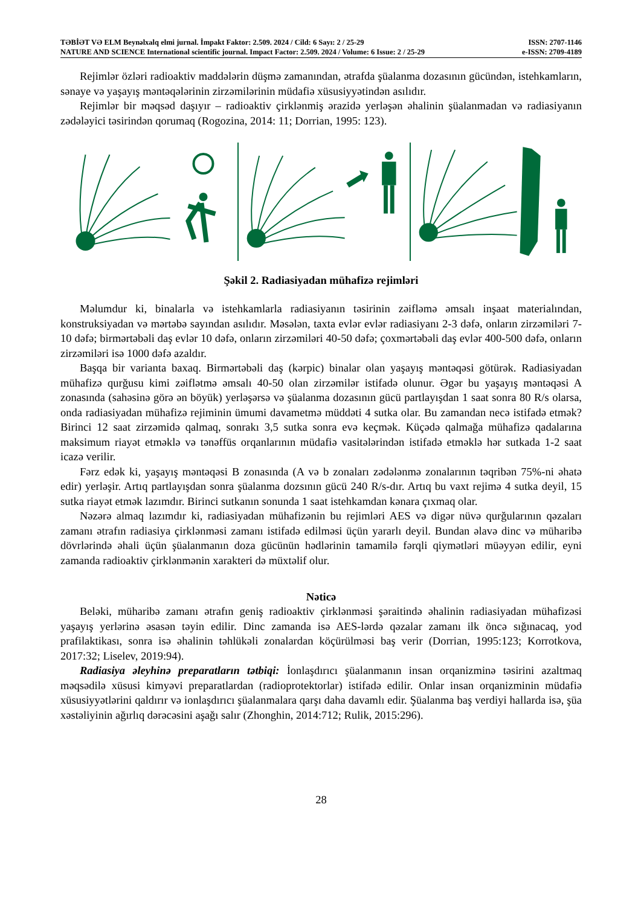TƏBİƏT VƏ ELM Beynəlxalq elmi jurnal. İmpakt Faktor: 2.509. 2024 / Cild: 6 Sayı: 2 / 25-29
NATURE AND SCIENCE International scientific journal. Impact Factor: 2.509. 2024 / Volume: 6 Issue: 2 / 25-29
ISSN: 2707-1146
e-ISSN: 2709-4189
Rejimlər özləri radioaktiv maddələrin düşmə zamanından, ətrafda şüalanma dozasının gücündən, istehkamların, sənaye və yaşayış məntəqələrinin zirzəmilərinin müdafiə xüsusiyyətindən asılıdır.
Rejimlər bir məqsəd daşıyır – radioaktiv çirklənmiş ərazidə yerləşən əhalinin şüalanmadan və radiasiyanın zədələyici təsirindən qorumaq (Rogozina, 2014: 11; Dorrian, 1995: 123).
Şəkil 2. Radiasiyadan mühafizə rejimləri
Məlumdur ki, binalarla və istehkamlarla radiasiyanın təsirinin zəifləmə əmsalı inşaat materialından, konstruksiyadan və mərtəbə sayından asılıdır. Məsələn, taxta evlər evlər radiasiyanı 2-3 dəfə, onların zirzəmiləri 7-10 dəfə; birmərtəbəli daş evlər 10 dəfə, onların zirzəmiləri 40-50 dəfə; çoxmərtəbəli daş evlər 400-500 dəfə, onların zirzəmiləri isə 1000 dəfə azaldır.
Başqa bir varianta baxaq. Birmərtəbəli daş (kərpic) binalar olan yaşayış məntəqəsi götürək. Radiasiyadan mühafizə qurğusu kimi zəiflətmə əmsalı 40-50 olan zirzəmilər istifadə olunur. Əgər bu yaşayış məntəqəsi A zonasında (sahəsinə görə ən böyük) yerləşərsə və şüalanma dozasının gücü partlayışdan 1 saat sonra 80 R/s olarsa, onda radiasiyadan mühafizə rejiminin ümumi davametmə müddəti 4 sutka olar. Bu zamandan necə istifadə etmək? Birinci 12 saat zirzəmidə qalmaq, sonrakı 3,5 sutka sonra evə keçmək. Küçədə qalmağa mühafizə qadalarına maksimum riayət etməklə və tənəffüs orqanlarının müdafiə vasitələrindən istifadə etməklə hər sutkada 1-2 saat icazə verilir.
Fərz edək ki, yaşayış məntəqəsi B zonasında (A və b zonaları zədələnmə zonalarının təqribən 75%-ni əhatə edir) yerləşir. Artıq partlayışdan sonra şüalanma dozsının gücü 240 R/s-dır. Artıq bu vaxt rejimə 4 sutka deyil, 15 sutka riayət etmək lazımdır. Birinci sutkanın sonunda 1 saat istehkamdan kənara çıxmaq olar.
Nəzərə almaq lazımdır ki, radiasiyadan mühafizənin bu rejimləri AES və digər nüvə qurğularının qəzaları zamanı ətrafın radiasiya çirklənməsi zamanı istifadə edilməsi üçün yararlı deyil. Bundan əlavə dinc və müharibə dövrlərində əhali üçün şüalanmanın doza gücünün hədlərinin tamamilə fərqli qiymətləri müəyyən edilir, eyni zamanda radioaktiv çirklənmənin xarakteri də müxtəlif olur.
Nəticə
Beləki, müharibə zamanı ətrafın geniş radioaktiv çirklənməsi şəraitində əhalinin radiasiyadan mühafizəsi yaşayış yerlərinə əsasən təyin edilir. Dinc zamanda isə AES-lərdə qəzalar zamanı ilk öncə sığınacaq, yod prafilaktikası, sonra isə əhalinin təhlükəli zonalardan köçürülməsi baş verir (Dorrian, 1995:123; Korrotkova, 2017:32; Liselev, 2019:94).
Radiasiya əleyhinə preparatların tətbiqi: İonlaşdırıcı şüalanmanın insan orqanizminə təsirini azaltmaq məqsədilə xüsusi kimyəvi preparatlardan (radioprotektorlar) istifadə edilir. Onlar insan orqanizminin müdafiə xüsusiyyətlərini qaldırır və ionlaşdırıcı şüalanmalara qarşı daha davamlı edir. Şüalanma baş verdiyi hallarda isə, şüa xəstəliyinin ağırlıq dərəcəsini aşağı salır (Zhonghin, 2014:712; Rulik, 2015:296).
28